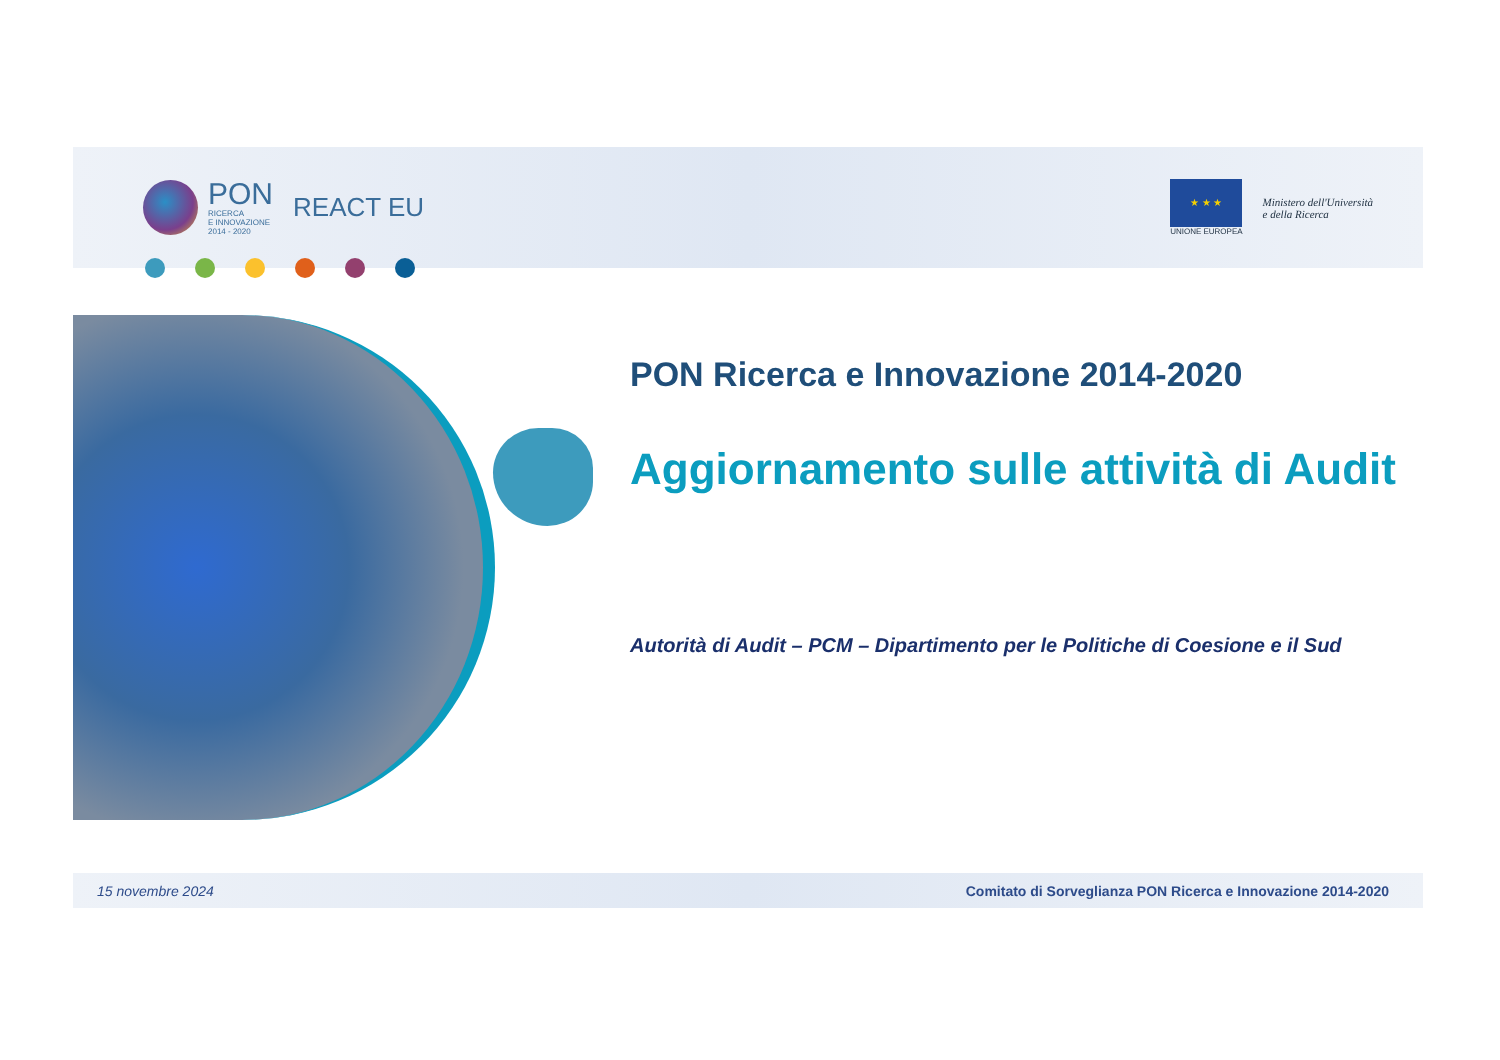PON
RICERCA
E INNOVAZIONE
2014 - 2020
REACT EU
★ ★ ★
UNIONE EUROPEA
Ministero dell'Università
e della Ricerca
PON Ricerca e Innovazione 2014-2020
Aggiornamento sulle attività di Audit
Autorità di Audit – PCM – Dipartimento per le Politiche di Coesione e il Sud
15 novembre 2024 Comitato di Sorveglianza PON Ricerca e Innovazione 2014-2020